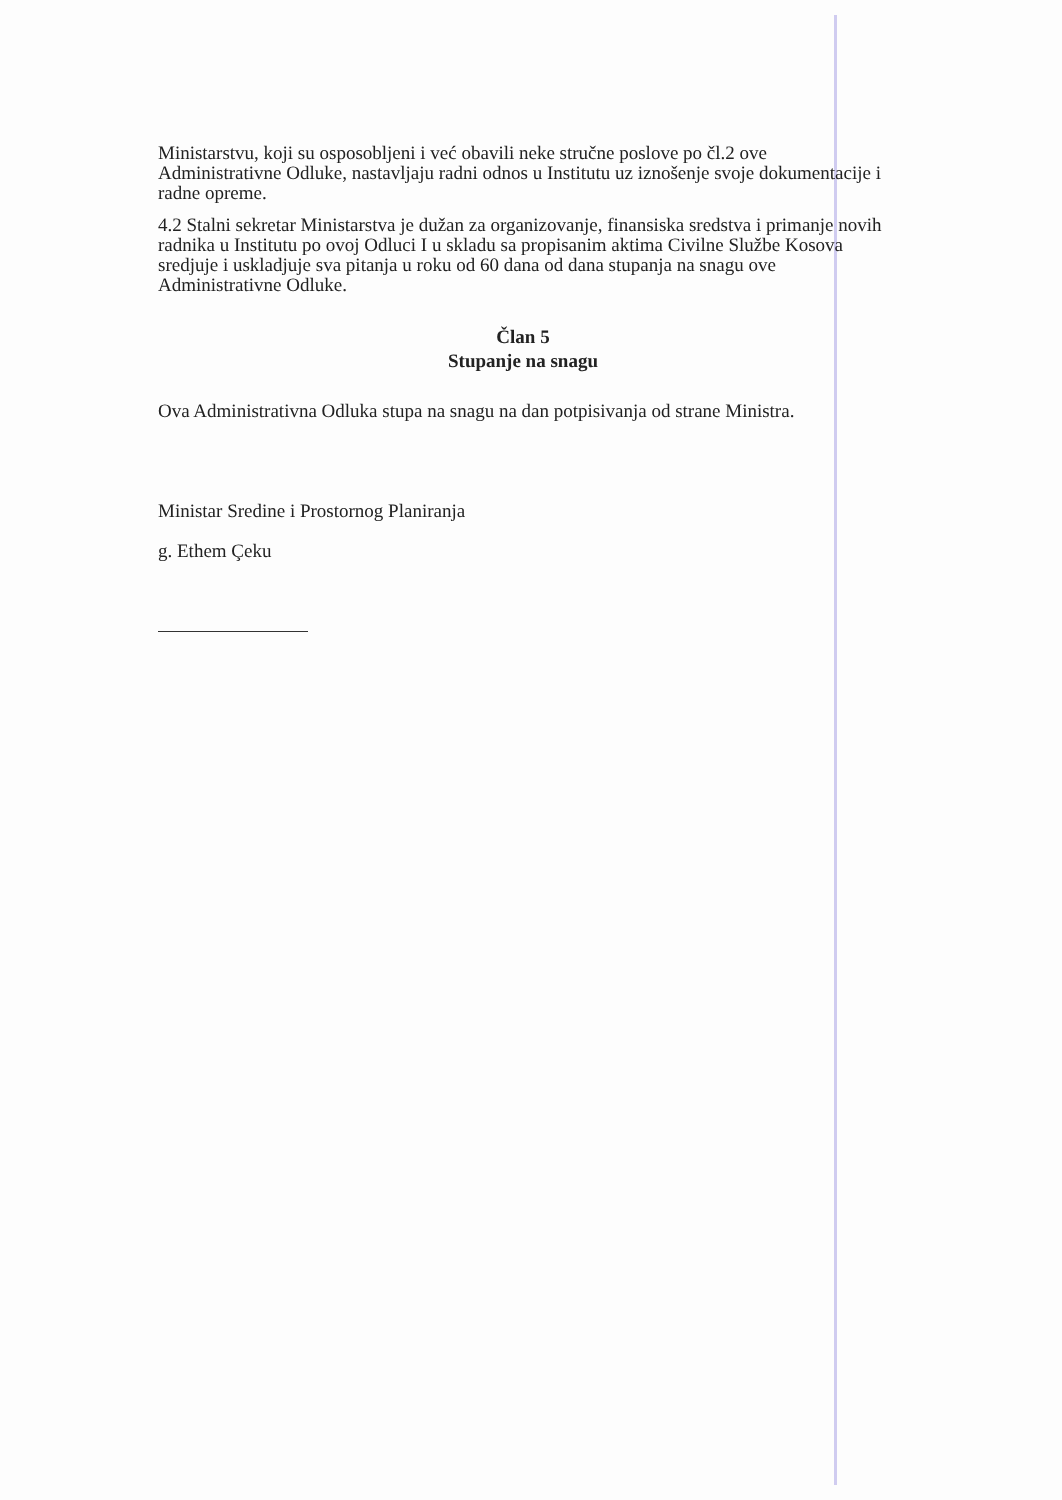Ministarstvu, koji su osposobljeni i već obavili neke stručne poslove po čl.2 ove Administrativne Odluke, nastavljaju radni odnos u Institutu uz iznošenje svoje dokumentacije i radne opreme.
4.2 Stalni sekretar Ministarstva je dužan za organizovanje, finansiska sredstva i primanje novih radnika u Institutu po ovoj Odluci I u skladu sa propisanim aktima Civilne Službe Kosova sredjuje i uskladjuje sva pitanja u roku od 60 dana od dana stupanja na snagu ove Administrativne Odluke.
Član 5
Stupanje na snagu
Ova Administrativna Odluka stupa na snagu na dan potpisivanja od strane Ministra.
Ministar Sredine i Prostornog Planiranja
g. Ethem Çeku